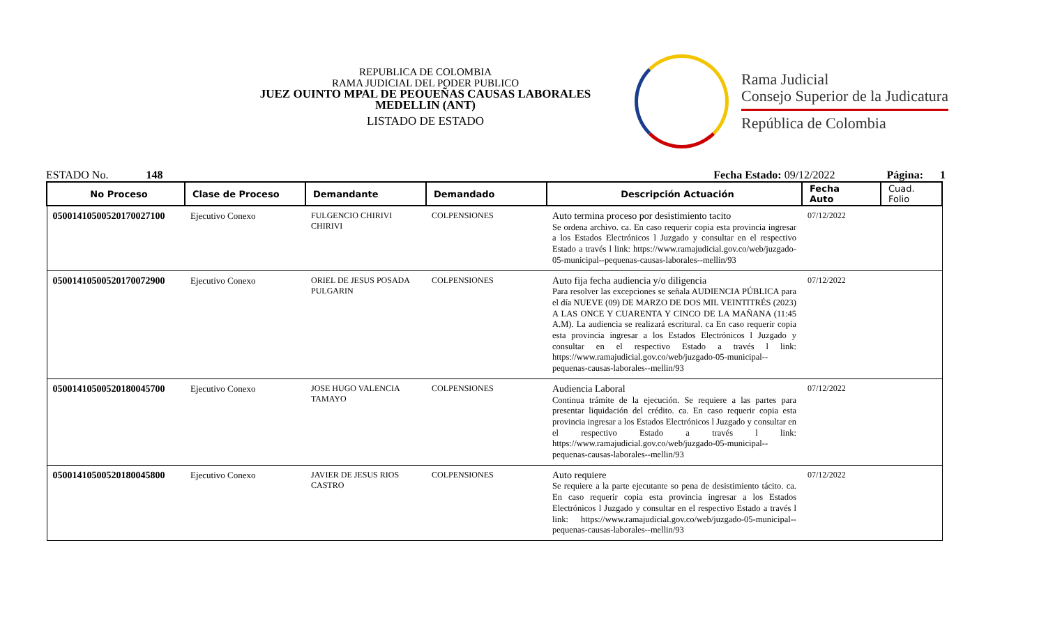REPUBLICA DE COLOMBIA
RAMA JUDICIAL DEL PODER PUBLICO
JUEZ OUINTO MPAL DE PEOUEÑAS CAUSAS LABORALES
MEDELLIN (ANT)
LISTADO DE ESTADO
Rama Judicial
Consejo Superior de la Judicatura
República de Colombia
ESTADO No. 148 Fecha Estado: 09/12/2022 Página: 1
| No Proceso | Clase de Proceso | Demandante | Demandado | Descripción Actuación | Fecha Auto | Cuad. Folio |
| --- | --- | --- | --- | --- | --- | --- |
| 05001410500520170027100 | Ejecutivo Conexo | FULGENCIO CHIRIVI CHIRIVI | COLPENSIONES | Auto termina proceso por desistimiento tacito Se ordena archivo. ca. En caso requerir copia esta provincia ingresar a los Estados Electrónicos l Juzgado y consultar en el respectivo Estado a través l link: https://www.ramajudicial.gov.co/web/juzgado-05-municipal--pequenas-causas-laborales--mellin/93 | 07/12/2022 | |
| 05001410500520170072900 | Ejecutivo Conexo | ORIEL DE JESUS POSADA PULGARIN | COLPENSIONES | Auto fija fecha audiencia y/o diligencia Para resolver las excepciones se señala AUDIENCIA PÚBLICA para el día NUEVE (09) DE MARZO DE DOS MIL VEINTITRÉS (2023) A LAS ONCE Y CUARENTA Y CINCO DE LA MAÑANA (11:45 A.M). La audiencia se realizará escritural. ca En caso requerir copia esta provincia ingresar a los Estados Electrónicos l Juzgado y consultar en el respectivo Estado a través l link: https://www.ramajudicial.gov.co/web/juzgado-05-municipal--pequenas-causas-laborales--mellin/93 | 07/12/2022 | |
| 05001410500520180045700 | Ejecutivo Conexo | JOSE HUGO VALENCIA TAMAYO | COLPENSIONES | Audiencia Laboral Continua trámite de la ejecución. Se requiere a las partes para presentar liquidación del crédito. ca. En caso requerir copia esta provincia ingresar a los Estados Electrónicos l Juzgado y consultar en el respectivo Estado a través l link: https://www.ramajudicial.gov.co/web/juzgado-05-municipal--pequenas-causas-laborales--mellin/93 | 07/12/2022 | |
| 05001410500520180045800 | Ejecutivo Conexo | JAVIER DE JESUS RIOS CASTRO | COLPENSIONES | Auto requiere Se requiere a la parte ejecutante so pena de desistimiento tácito. ca. En caso requerir copia esta provincia ingresar a los Estados Electrónicos l Juzgado y consultar en el respectivo Estado a través l link: https://www.ramajudicial.gov.co/web/juzgado-05-municipal--pequenas-causas-laborales--mellin/93 | 07/12/2022 | |